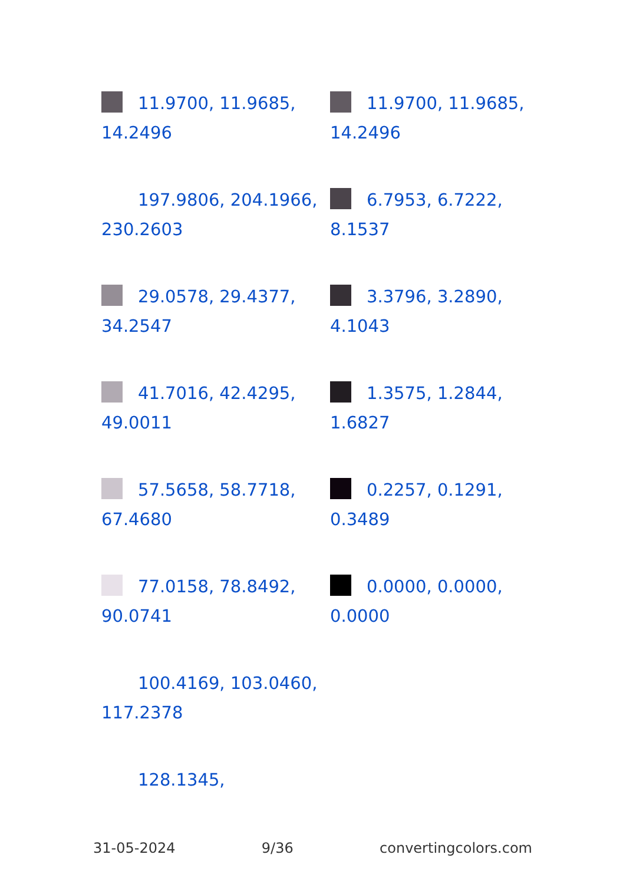11.9700, 11.9685, 14.2496
11.9700, 11.9685, 14.2496
197.9806, 204.1966, 230.2603
6.7953, 6.7222, 8.1537
29.0578, 29.4377, 34.2547
3.3796, 3.2890, 4.1043
41.7016, 42.4295, 49.0011
1.3575, 1.2844, 1.6827
57.5658, 58.7718, 67.4680
0.2257, 0.1291, 0.3489
77.0158, 78.8492, 90.0741
0.0000, 0.0000, 0.0000
100.4169, 103.0460, 117.2378
128.1345,
31-05-2024 9/36 convertingcolors.com